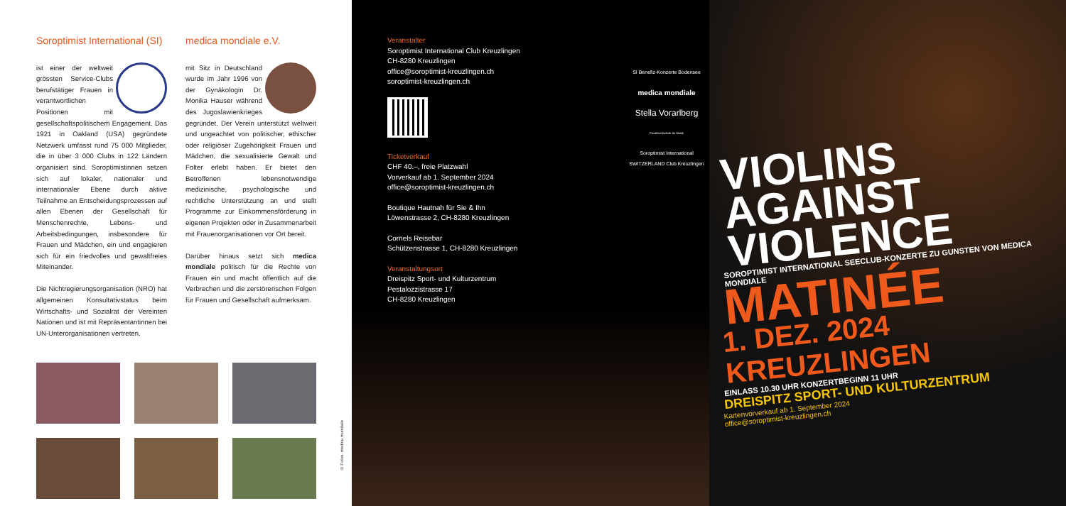Soroptimist International (SI)
ist einer der weltweit grössten Service-Clubs berufstätiger Frauen in verantwortlichen Positionen mit gesellschaftspolitischem Engagement. Das 1921 in Oakland (USA) gegründete Netzwerk umfasst rund 75 000 Mitglieder, die in über 3 000 Clubs in 122 Ländern organisiert sind. Soroptimistinnen setzen sich auf lokaler, nationaler und internationaler Ebene durch aktive Teilnahme an Entscheidungsprozessen auf allen Ebenen der Gesellschaft für Menschenrechte, Lebens- und Arbeitsbedingungen, insbesondere für Frauen und Mädchen, ein und engagieren sich für ein friedvolles und gewaltfreies Miteinander.
Die Nichtregierungsorganisation (NRO) hat allgemeinen Konsultativstatus beim Wirtschafts- und Sozialrat der Vereinten Nationen und ist mit Repräsentantinnen bei UN-Unterorganisationen vertreten.
medica mondiale e.V.
mit Sitz in Deutschland wurde im Jahr 1996 von der Gynäkologin Dr. Monika Hauser während des Jugoslawienkrieges gegründet. Der Verein unterstützt weltweit und ungeachtet von politischer, ethischer oder religiöser Zugehörigkeit Frauen und Mädchen, die sexualisierte Gewalt und Folter erlebt haben. Er bietet den Betroffenen lebensnotwendige medizinische, psychologische und rechtliche Unterstützung an und stellt Programme zur Einkommensförderung in eigenen Projekten oder in Zusammenarbeit mit Frauenorganisationen vor Ort bereit.
Darüber hinaus setzt sich medica mondiale politisch für die Rechte von Frauen ein und macht öffentlich auf die Verbrechen und die zerstörerischen Folgen für Frauen und Gesellschaft aufmerksam.
© Fotos: medica mondiale
Veranstalter
Soroptimist International Club Kreuzlingen
CH-8280 Kreuzlingen
office@soroptimist-kreuzlingen.ch
soroptimist-kreuzlingen.ch
Ticketverkauf
CHF 40.–, freie Platzwahl
Vorverkauf ab 1. September 2024
office@soroptimist-kreuzlingen.ch
Boutique Hautnah für Sie & Ihn
Löwenstrasse 2, CH-8280 Kreuzlingen
Cornels Reisebar
Schützenstrasse 1, CH-8280 Kreuzlingen
Veranstaltungsort
Dreispitz Sport- und Kulturzentrum
Pestalozzistrasse 17
CH-8280 Kreuzlingen
SI Benefiz-Konzerte Bodensee
medica mondiale
Stella Vorarlberg
Privathochschule für Musik
Soroptimist International SWITZERLAND Club Kreuzlingen
VIOLINS AGAINST VIOLENCE
SOROPTIMIST INTERNATIONAL SEECLUB-KONZERTE ZU GUNSTEN VON MEDICA MONDIALE
MATINÉE
1. DEZ. 2024
KREUZLINGEN
EINLASS 10.30 UHR KONZERTBEGINN 11 UHR
DREISPITZ SPORT- UND KULTURZENTRUM
Kartenvorverkauf ab 1. September 2024
office@soroptimist-kreuzlingen.ch